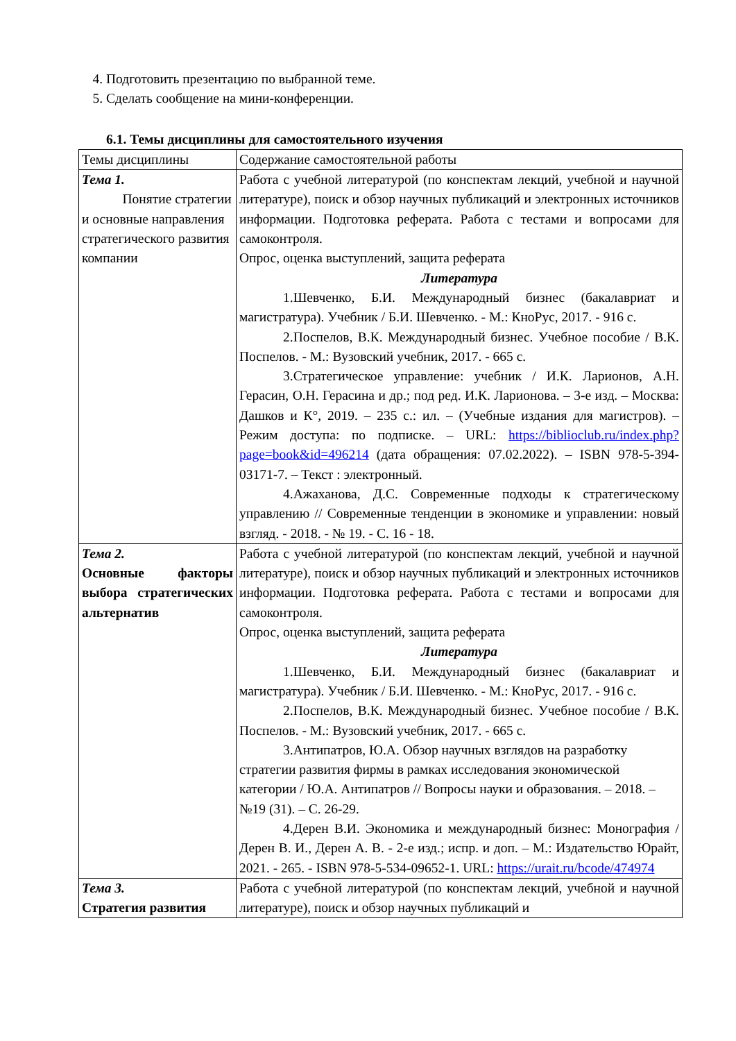4. Подготовить презентацию по выбранной теме.
5. Сделать сообщение на мини-конференции.
6.1. Темы дисциплины для самостоятельного изучения
| Темы дисциплины | Содержание самостоятельной работы |
| Тема 1. Понятие стратегии и основные направления стратегического развития компании | Работа с учебной литературой (по конспектам лекций, учебной и научной литературе), поиск и обзор научных публикаций и электронных источников информации. Подготовка реферата. Работа с тестами и вопросами для самоконтроля. Опрос, оценка выступлений, защита реферата Литература 1.Шевченко, Б.И. Международный бизнес (бакалавриат и магистратура). Учебник / Б.И. Шевченко. - М.: КноРус, 2017. - 916 с. 2.Поспелов, В.К. Международный бизнес. Учебное пособие / В.К. Поспелов. - М.: Вузовский учебник, 2017. - 665 с. 3.Стратегическое управление: учебник / И.К. Ларионов, А.Н. Герасин, О.Н. Герасина и др.; под ред. И.К. Ларионова. – 3-е изд. – Москва: Дашков и К°, 2019. – 235 с.: ил. – (Учебные издания для магистров). – Режим доступа: по подписке. – URL: https://biblioclub.ru/index.php?page=book&id=496214 (дата обращения: 07.02.2022). – ISBN 978-5-394-03171-7. – Текст : электронный. 4.Ажаханова, Д.С. Современные подходы к стратегическому управлению // Современные тенденции в экономике и управлении: новый взгляд. - 2018. - № 19. - С. 16 - 18. |
| Тема 2. Основные факторы выбора стратегических альтернатив | Работа с учебной литературой (по конспектам лекций, учебной и научной литературе), поиск и обзор научных публикаций и электронных источников информации. Подготовка реферата. Работа с тестами и вопросами для самоконтроля. Опрос, оценка выступлений, защита реферата Литература 1.Шевченко, Б.И. Международный бизнес (бакалавриат и магистратура). Учебник / Б.И. Шевченко. - М.: КноРус, 2017. - 916 с. 2.Поспелов, В.К. Международный бизнес. Учебное пособие / В.К. Поспелов. - М.: Вузовский учебник, 2017. - 665 с. 3.Антипатров, Ю.А. Обзор научных взглядов на разработку стратегии развития фирмы в рамках исследования экономической категории / Ю.А. Антипатров // Вопросы науки и образования. – 2018. – №19 (31). – С. 26-29. 4.Дерен В.И. Экономика и международный бизнес: Монография / Дерен В. И., Дерен А. В. - 2-е изд.; испр. и доп. – М.: Издательство Юрайт, 2021. - 265. - ISBN 978-5-534-09652-1. URL: https://urait.ru/bcode/474974 |
| Тема 3. Стратегия развития | Работа с учебной литературой (по конспектам лекций, учебной и научной литературе), поиск и обзор научных публикаций и |